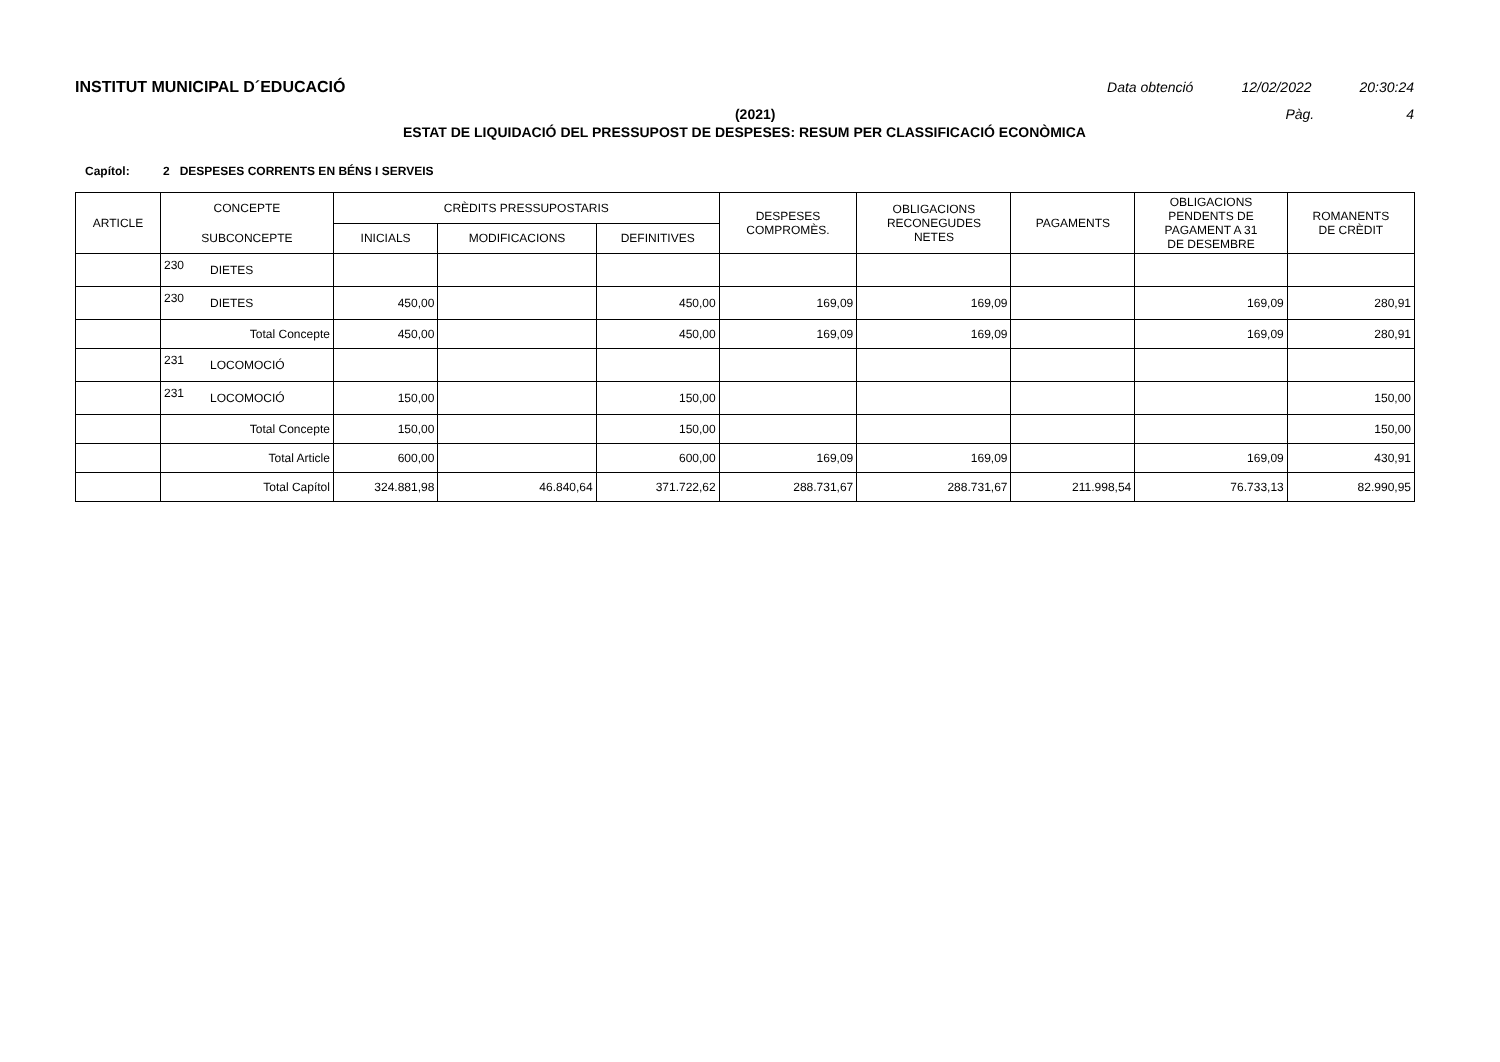INSTITUT MUNICIPAL D´EDUCACIÓ Data obtenció 12/02/2022 20:30:24
(2021) Pàg. 4
ESTAT DE LIQUIDACIÓ DEL PRESSUPOST DE DESPESES: RESUM PER CLASSIFICACIÓ ECONÒMICA
Capítol: 2 DESPESES CORRENTS EN BÉNS I SERVEIS
| ARTICLE | CONCEPTE | | CRÈDITS PRESSUPOSTARIS | | | DESPESES COMPROMÈS. | OBLIGACIONS RECONEGUDES NETES | PAGAMENTS | OBLIGACIONS PENDENTS DE PAGAMENT A 31 DE DESEMBRE | ROMANENTS DE CRÈDIT |
| --- | --- | --- | --- | --- | --- | --- | --- | --- | --- | --- |
| | SUBCONCEPTE | | INICIALS | MODIFICACIONS | DEFINITIVES | | | | | |
| | 230 | DIETES | | | | | | | | |
| | 230 | DIETES | 450,00 | | 450,00 | 169,09 | 169,09 | | 169,09 | 280,91 |
| | Total Concepte | | 450,00 | | 450,00 | 169,09 | 169,09 | | 169,09 | 280,91 |
| | 231 | LOCOMOCIÓ | | | | | | | | |
| | 231 | LOCOMOCIÓ | 150,00 | | 150,00 | | | | | 150,00 |
| | Total Concepte | | 150,00 | | 150,00 | | | | | 150,00 |
| | Total Article | | 600,00 | | 600,00 | 169,09 | 169,09 | | 169,09 | 430,91 |
| | Total Capítol | | 324.881,98 | 46.840,64 | 371.722,62 | 288.731,67 | 288.731,67 | 211.998,54 | 76.733,13 | 82.990,95 |